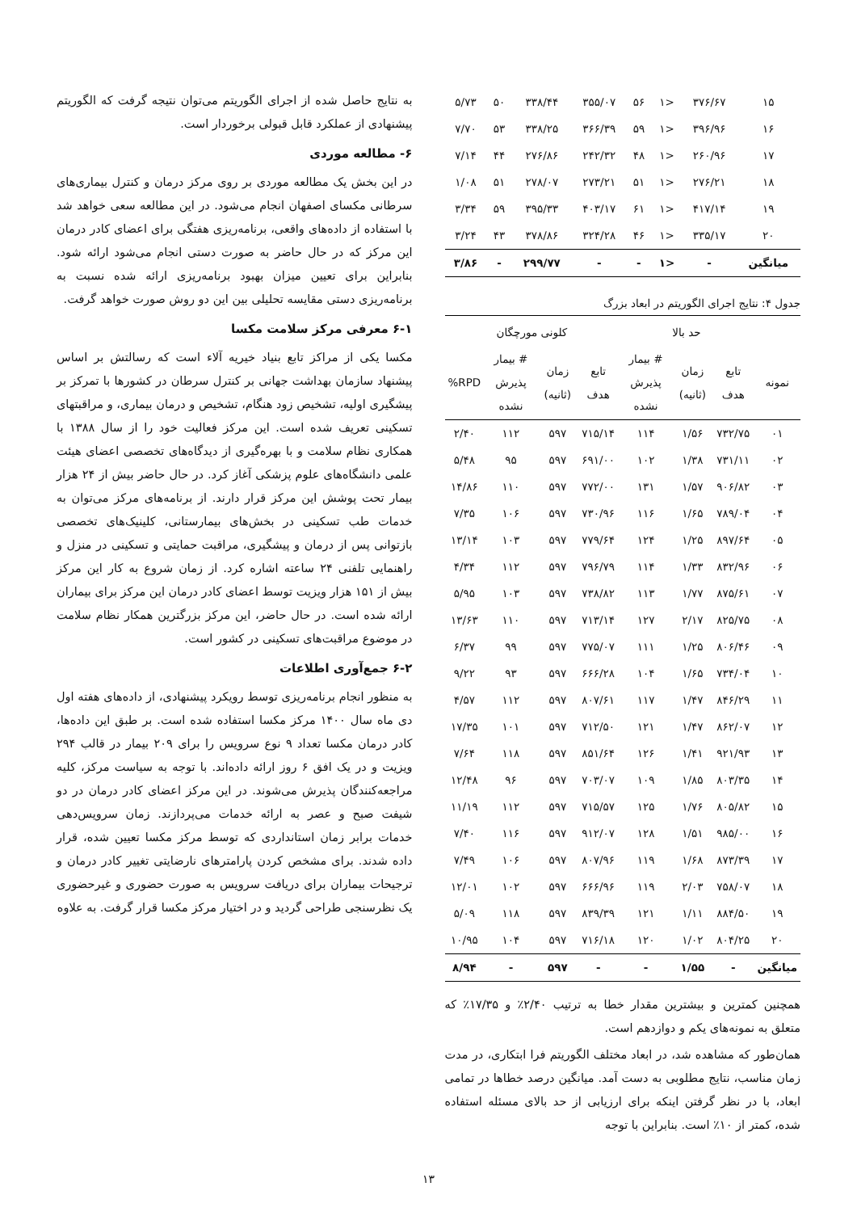| ۱۵ | ۳۷۶/۶۷ | <۱ | ۵۶ | ۳۵۵/۰۷ | ۳۳۸/۴۴ | ۵۰ | ۵/۷۳ |
| ۱۶ | ۳۹۶/۹۶ | <۱ | ۵۹ | ۳۶۶/۳۹ | ۳۳۸/۲۵ | ۵۳ | ۷/۷۰ |
| ۱۷ | ۲۶۰/۹۶ | <۱ | ۴۸ | ۲۴۲/۳۲ | ۲۷۶/۸۶ | ۴۴ | ۷/۱۴ |
| ۱۸ | ۲۷۶/۲۱ | <۱ | ۵۱ | ۲۷۳/۲۱ | ۲۷۸/۰۷ | ۵۱ | ۱/۰۸ |
| ۱۹ | ۴۱۷/۱۴ | <۱ | ۶۱ | ۴۰۳/۱۷ | ۳۹۵/۳۳ | ۵۹ | ۳/۳۴ |
| ۲۰ | ۳۳۵/۱۷ | <۱ | ۴۶ | ۳۲۴/۲۸ | ۳۷۸/۸۶ | ۴۳ | ۳/۲۴ |
| میانگین | - | <۱ | - | - | ۲۹۹/۷۷ | - | ۳/۸۶ |
جدول ۴: نتایج اجرای الگوریتم در ابعاد بزرگ
| | حد بالا | | | کلونی مورچگان | | | |
| --- | --- | --- | --- | --- | --- | --- | --- |
| نمونه | تابع هدف | زمان (ثانیه) | # بیمار پذیرش نشده | تابع هدف | زمان (ثانیه) | # بیمار پذیرش نشده | RPD% |
| ۰۱ | ۷۳۲/۷۵ | ۱/۵۶ | ۱۱۴ | ۷۱۵/۱۴ | ۵۹۷ | ۱۱۲ | ۲/۴۰ |
| ۰۲ | ۷۳۱/۱۱ | ۱/۳۸ | ۱۰۲ | ۶۹۱/۰۰ | ۵۹۷ | ۹۵ | ۵/۴۸ |
| ۰۳ | ۹۰۶/۸۲ | ۱/۵۷ | ۱۳۱ | ۷۷۲/۰۰ | ۵۹۷ | ۱۱۰ | ۱۴/۸۶ |
| ۰۴ | ۷۸۹/۰۴ | ۱/۶۵ | ۱۱۶ | ۷۳۰/۹۶ | ۵۹۷ | ۱۰۶ | ۷/۳۵ |
| ۰۵ | ۸۹۷/۶۴ | ۱/۲۵ | ۱۲۴ | ۷۷۹/۶۴ | ۵۹۷ | ۱۰۳ | ۱۳/۱۴ |
| ۰۶ | ۸۳۲/۹۶ | ۱/۳۳ | ۱۱۴ | ۷۹۶/۷۹ | ۵۹۷ | ۱۱۲ | ۴/۳۴ |
| ۰۷ | ۸۷۵/۶۱ | ۱/۷۷ | ۱۱۳ | ۷۳۸/۸۲ | ۵۹۷ | ۱۰۳ | ۵/۹۵ |
| ۰۸ | ۸۲۵/۷۵ | ۲/۱۷ | ۱۲۷ | ۷۱۳/۱۴ | ۵۹۷ | ۱۱۰ | ۱۳/۶۳ |
| ۰۹ | ۸۰۶/۴۶ | ۱/۲۵ | ۱۱۱ | ۷۷۵/۰۷ | ۵۹۷ | ۹۹ | ۶/۳۷ |
| ۱۰ | ۷۳۴/۰۴ | ۱/۶۵ | ۱۰۴ | ۶۶۶/۲۸ | ۵۹۷ | ۹۳ | ۹/۲۲ |
| ۱۱ | ۸۴۶/۲۹ | ۱/۴۷ | ۱۱۷ | ۸۰۷/۶۱ | ۵۹۷ | ۱۱۲ | ۴/۵۷ |
| ۱۲ | ۸۶۲/۰۷ | ۱/۴۷ | ۱۲۱ | ۷۱۲/۵۰ | ۵۹۷ | ۱۰۱ | ۱۷/۳۵ |
| ۱۳ | ۹۲۱/۹۳ | ۱/۴۱ | ۱۲۶ | ۸۵۱/۶۴ | ۵۹۷ | ۱۱۸ | ۷/۶۴ |
| ۱۴ | ۸۰۳/۳۵ | ۱/۸۵ | ۱۰۹ | ۷۰۳/۰۷ | ۵۹۷ | ۹۶ | ۱۲/۴۸ |
| ۱۵ | ۸۰۵/۸۲ | ۱/۷۶ | ۱۲۵ | ۷۱۵/۵۷ | ۵۹۷ | ۱۱۲ | ۱۱/۱۹ |
| ۱۶ | ۹۸۵/۰۰ | ۱/۵۱ | ۱۲۸ | ۹۱۲/۰۷ | ۵۹۷ | ۱۱۶ | ۷/۴۰ |
| ۱۷ | ۸۷۳/۳۹ | ۱/۶۸ | ۱۱۹ | ۸۰۷/۹۶ | ۵۹۷ | ۱۰۶ | ۷/۴۹ |
| ۱۸ | ۷۵۸/۰۷ | ۲/۰۳ | ۱۱۹ | ۶۶۶/۹۶ | ۵۹۷ | ۱۰۲ | ۱۲/۰۱ |
| ۱۹ | ۸۸۴/۵۰ | ۱/۱۱ | ۱۲۱ | ۸۳۹/۳۹ | ۵۹۷ | ۱۱۸ | ۵/۰۹ |
| ۲۰ | ۸۰۴/۲۵ | ۱/۰۲ | ۱۲۰ | ۷۱۶/۱۸ | ۵۹۷ | ۱۰۴ | ۱۰/۹۵ |
| میانگین | - | ۱/۵۵ | - | - | ۵۹۷ | - | ۸/۹۴ |
همچنین کمترین و بیشترین مقدار خطا به ترتیب ۲/۴۰٪ و ۱۷/۳۵٪ که متعلق به نمونه‌های یکم و دوازدهم است.
همان‌طور که مشاهده شد، در ابعاد مختلف الگوریتم فرا ابتکاری، در مدت زمان مناسب، نتایج مطلوبی به دست آمد. میانگین درصد خطاها در تمامی ابعاد، با در نظر گرفتن اینکه برای ارزیابی از حد بالای مسئله استفاده شده، کمتر از ۱۰٪ است. بنابراین با توجه
به نتایج حاصل شده از اجرای الگوریتم می‌توان نتیجه گرفت که الگوریتم پیشنهادی از عملکرد قابل قبولی برخوردار است.
۶- مطالعه موردی
در این بخش یک مطالعه موردی بر روی مرکز درمان و کنترل بیماری‌های سرطانی مکسای اصفهان انجام می‌شود. در این مطالعه سعی خواهد شد با استفاده از داده‌های واقعی، برنامه‌ریزی هفتگی برای اعضای کادر درمان این مرکز که در حال حاضر به صورت دستی انجام می‌شود ارائه شود. بنابراین برای تعیین میزان بهبود برنامه‌ریزی ارائه شده نسبت به برنامه‌ریزی دستی مقایسه تحلیلی بین این دو روش صورت خواهد گرفت.
۶-۱ معرفی مرکز سلامت مکسا
مکسا یکی از مراکز تابع بنیاد خیریه آلاء است که رسالتش بر اساس پیشنهاد سازمان بهداشت جهانی بر کنترل سرطان در کشورها با تمرکز بر پیشگیری اولیه، تشخیص زود هنگام، تشخیص و درمان بیماری، و مراقبتهای تسکینی تعریف شده است. این مرکز فعالیت خود را از سال ۱۳۸۸ با همکاری نظام سلامت و با بهره‌گیری از دیدگاه‌های تخصصی اعضای هیئت علمی دانشگاه‌های علوم پزشکی آغاز کرد. در حال حاضر بیش از ۲۴ هزار بیمار تحت پوشش این مرکز قرار دارند. از برنامه‌های مرکز می‌توان به خدمات طب تسکینی در بخش‌های بیمارستانی، کلینیک‌های تخصصی بازتوانی پس از درمان و پیشگیری، مراقبت حمایتی و تسکینی در منزل و راهنمایی تلفنی ۲۴ ساعته اشاره کرد. از زمان شروع به کار این مرکز بیش از ۱۵۱ هزار ویزیت توسط اعضای کادر درمان این مرکز برای بیماران ارائه شده است. در حال حاضر، این مرکز بزرگترین همکار نظام سلامت در موضوع مراقبت‌های تسکینی در کشور است.
۶-۲ جمع‌آوری اطلاعات
به منظور انجام برنامه‌ریزی توسط رویکرد پیشنهادی، از داده‌های هفته اول دی ماه سال ۱۴۰۰ مرکز مکسا استفاده شده است. بر طبق این داده‌ها، کادر درمان مکسا تعداد ۹ نوع سرویس را برای ۲۰۹ بیمار در قالب ۲۹۴ ویزیت و در یک افق ۶ روز ارائه داده‌اند. با توجه به سیاست مرکز، کلیه مراجعه‌کنندگان پذیرش می‌شوند. در این مرکز اعضای کادر درمان در دو شیفت صبح و عصر به ارائه خدمات می‌پردازند. زمان سرویس‌دهی خدمات برابر زمان استانداردی که توسط مرکز مکسا تعیین شده، قرار داده شدند. برای مشخص کردن پارامترهای نارضایتی تغییر کادر درمان و ترجیحات بیماران برای دریافت سرویس به صورت حضوری و غیرحضوری یک نظرسنجی طراحی گردید و در اختیار مرکز مکسا قرار گرفت. به علاوه
۱۳